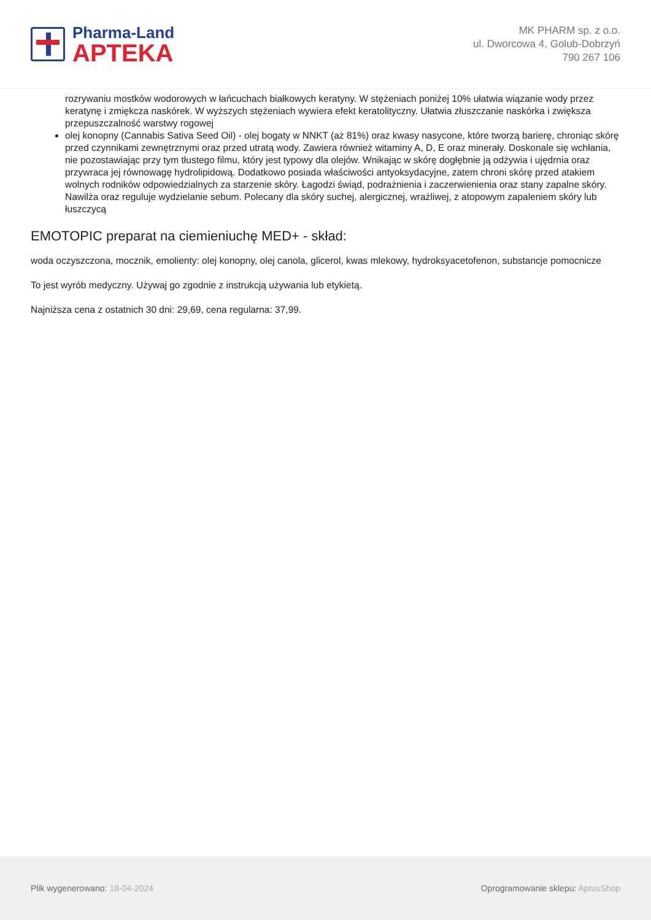Pharma-Land
APTEKA
MK PHARM sp. z o.o.
ul. Dworcowa 4, Golub-Dobrzyń
790 267 106
rozrywaniu mostków wodorowych w łańcuchach białkowych keratyny. W stężeniach poniżej 10% ułatwia wiązanie wody przez keratynę i zmiękcza naskórek. W wyższych stężeniach wywiera efekt keratolityczny. Ułatwia złuszczanie naskórka i zwiększa przepuszczalność warstwy rogowej
olej konopny (Cannabis Sativa Seed Oil) - olej bogaty w NNKT (aż 81%) oraz kwasy nasycone, które tworzą barierę, chroniąc skórę przed czynnikami zewnętrznymi oraz przed utratą wody. Zawiera również witaminy A, D, E oraz minerały. Doskonale się wchłania, nie pozostawiając przy tym tłustego filmu, który jest typowy dla olejów. Wnikając w skórę dogłębnie ją odżywia i ujędrnia oraz przywraca jej równowagę hydrolipidową. Dodatkowo posiada właściwości antyoksydacyjne, zatem chroni skórę przed atakiem wolnych rodników odpowiedzialnych za starzenie skóry. Łagodzi świąd, podrażnienia i zaczerwienienia oraz stany zapalne skóry. Nawilża oraz reguluje wydzielanie sebum. Polecany dla skóry suchej, alergicznej, wrażliwej, z atopowym zapaleniem skóry lub łuszczycą
EMOTOPIC preparat na ciemieniuchę MED+ - skład:
woda oczyszczona, mocznik, emolienty: olej konopny, olej canola, glicerol, kwas mlekowy, hydroksyacetofenon, substancje pomocnicze
To jest wyrób medyczny. Używaj go zgodnie z instrukcją używania lub etykietą.
Najniższa cena z ostatnich 30 dni: 29,69, cena regularna: 37,99.
Plik wygenerowano: 18-04-2024
Oprogramowanie sklepu: AptusShop